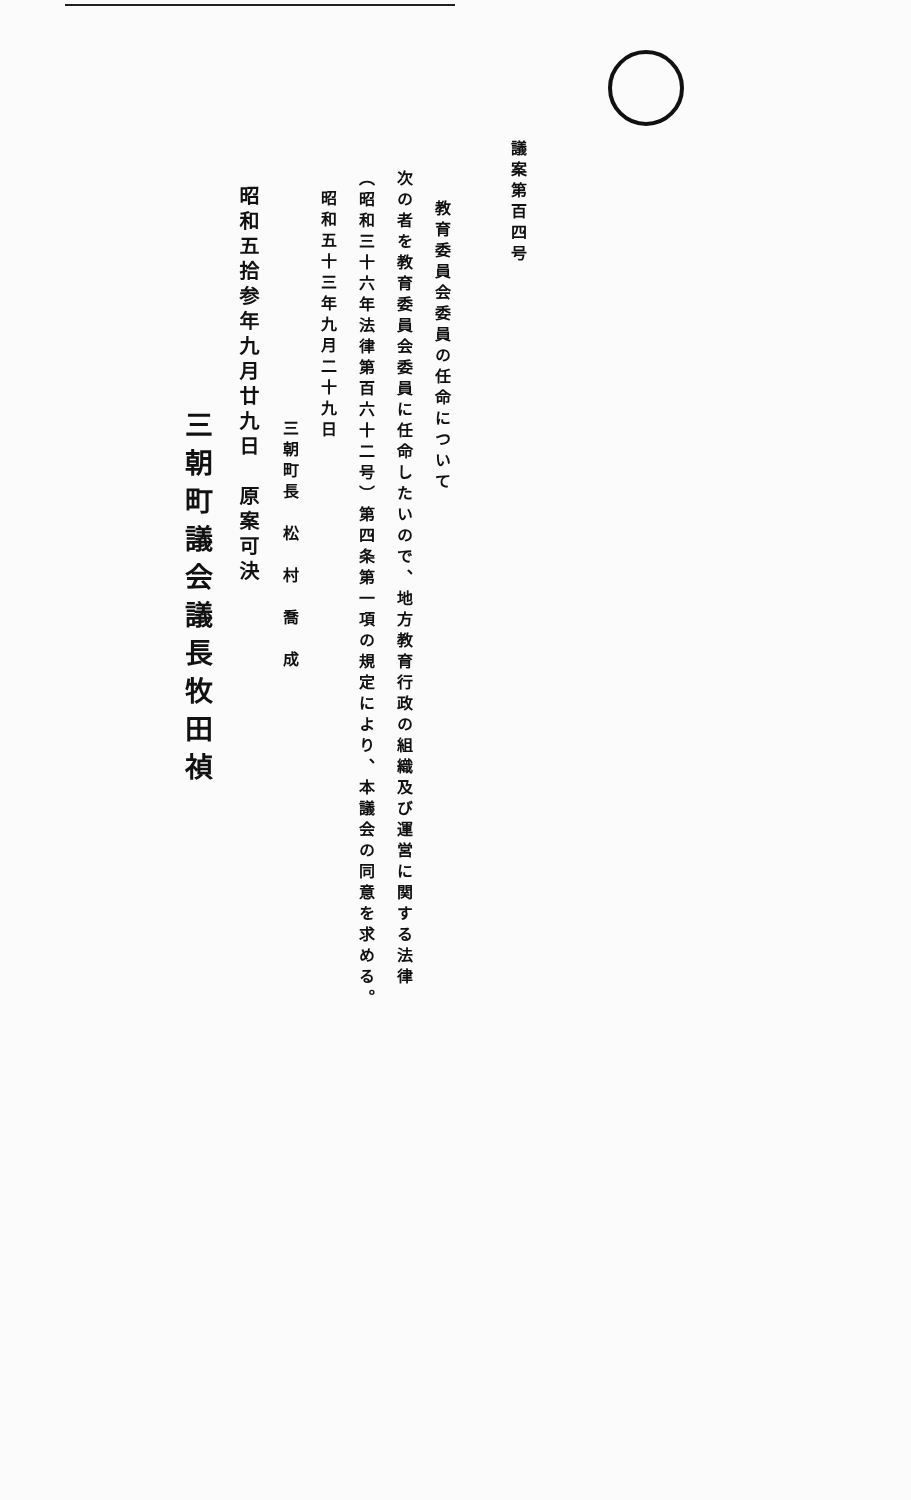議案第百四号
教育委員会委員の任命について
次の者を教育委員会委員に任命したいので、地方教育行政の組織及び運営に関する法律（昭和三十六年法律第百六十二号）第四条第一項の規定により、本議会の同意を求める。
昭和五十三年九月二十九日
三朝町長　松　村　喬　成
昭和五拾参年九月廿九日　原案可決
三朝町議会議長牧田禎